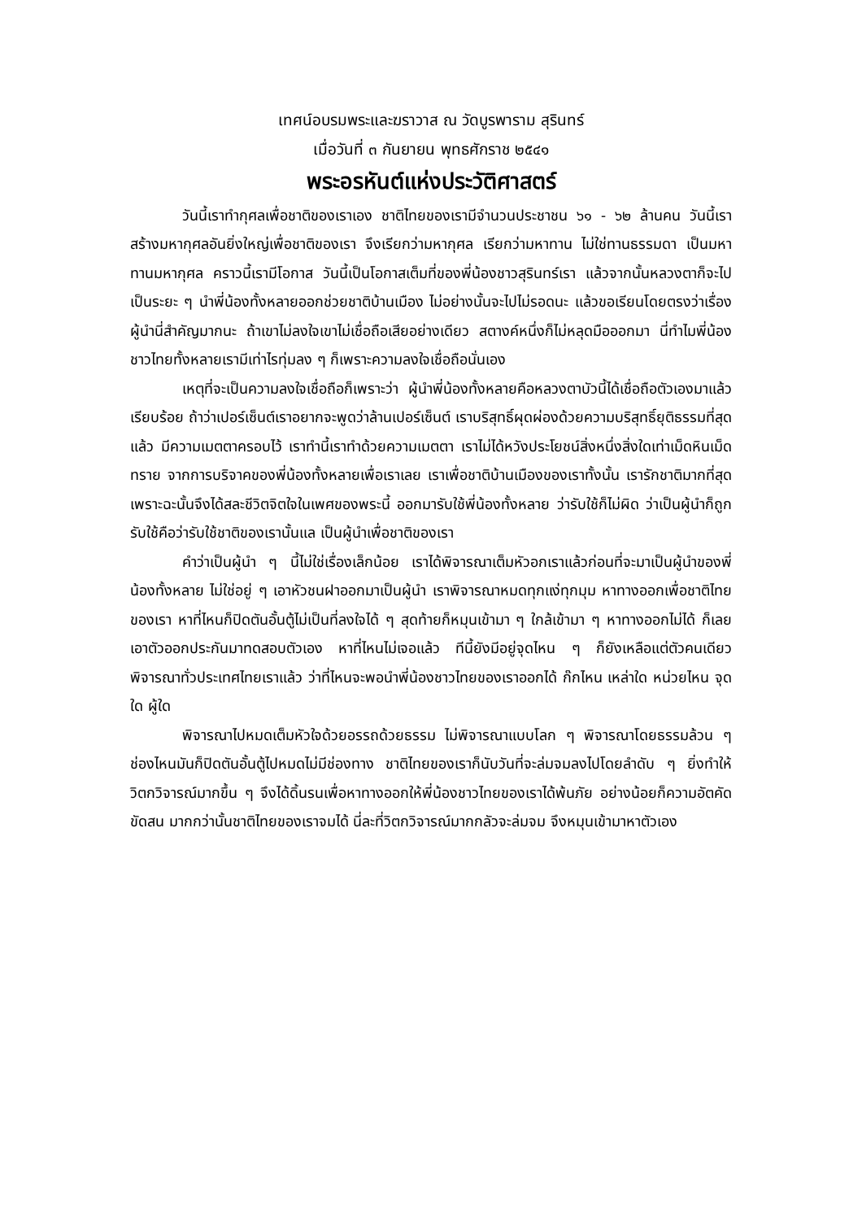เทศน์อบรมพระและฆราวาส ณ วัดบูรพาราม สุรินทร์
เมื่อวันที่ ๓ กันยายน พุทธศักราช ๒๕๔๑
พระอรหันต์แห่งประวัติศาสตร์
วันนี้เราทำกุศลเพื่อชาติของเราเอง ชาติไทยของเรามีจำนวนประชาชน ๖๑ - ๖๒ ล้านคน วันนี้เราสร้างมหากุศลอันยิ่งใหญ่เพื่อชาติของเรา จึงเรียกว่ามหากุศล เรียกว่ามหาทาน ไม่ใช่ทานธรรมดา เป็นมหาทานมหากุศล คราวนี้เรามีโอกาส วันนี้เป็นโอกาสเต็มที่ของพี่น้องชาวสุรินทร์เรา แล้วจากนั้นหลวงตาก็จะไปเป็นระยะ ๆ นำพี่น้องทั้งหลายออกช่วยชาติบ้านเมือง ไม่อย่างนั้นจะไปไม่รอดนะ แล้วขอเรียนโดยตรงว่าเรื่องผู้นำนี่สำคัญมากนะ ถ้าเขาไม่ลงใจเขาไม่เชื่อถือเสียอย่างเดียว สตางค์หนึ่งก็ไม่หลุดมือออกมา นี่ทำไมพี่น้องชาวไทยทั้งหลายเรามีเท่าไรทุ่มลง ๆ ก็เพราะความลงใจเชื่อถือนั่นเอง
เหตุที่จะเป็นความลงใจเชื่อถือก็เพราะว่า ผู้นำพี่น้องทั้งหลายคือหลวงตาบัวนี้ได้เชื่อถือตัวเองมาแล้วเรียบร้อย ถ้าว่าเปอร์เซ็นต์เราอยากจะพูดว่าล้านเปอร์เซ็นต์ เราบริสุทธิ์ผุดผ่องด้วยความบริสุทธิ์ยุติธรรมที่สุดแล้ว มีความเมตตาครอบไว้ เราทำนี้เราทำด้วยความเมตตา เราไม่ได้หวังประโยชน์สิ่งหนึ่งสิ่งใดเท่าเม็ดหินเม็ดทราย จากการบริจาคของพี่น้องทั้งหลายเพื่อเราเลย เราเพื่อชาติบ้านเมืองของเราทั้งนั้น เรารักชาติมากที่สุด เพราะฉะนั้นจึงได้สละชีวิตจิตใจในเพศของพระนี้ ออกมารับใช้พี่น้องทั้งหลาย ว่ารับใช้ก็ไม่ผิด ว่าเป็นผู้นำก็ถูก รับใช้คือว่ารับใช้ชาติของเรานั้นแล เป็นผู้นำเพื่อชาติของเรา
คำว่าเป็นผู้นำ ๆ นี้ไม่ใช่เรื่องเล็กน้อย เราได้พิจารณาเต็มหัวอกเราแล้วก่อนที่จะมาเป็นผู้นำของพี่น้องทั้งหลาย ไม่ใช่อยู่ ๆ เอาหัวชนฝาออกมาเป็นผู้นำ เราพิจารณาหมดทุกแง่ทุกมุม หาทางออกเพื่อชาติไทยของเรา หาที่ไหนก็ปิดตันอั้นตู้ไม่เป็นที่ลงใจได้ ๆ สุดท้ายก็หมุนเข้ามา ๆ ใกล้เข้ามา ๆ หาทางออกไม่ได้ ก็เลยเอาตัวออกประกันมาทดสอบตัวเอง หาที่ไหนไม่เจอแล้ว ทีนี้ยังมีอยู่จุดไหน ๆ ก็ยังเหลือแต่ตัวคนเดียว พิจารณาทั่วประเทศไทยเราแล้ว ว่าที่ไหนจะพอนำพี่น้องชาวไทยของเราออกได้ ก๊กไหน เหล่าใด หน่วยไหน จุดใด ผู้ใด
พิจารณาไปหมดเต็มหัวใจด้วยอรรถด้วยธรรม ไม่พิจารณาแบบโลก ๆ พิจารณาโดยธรรมล้วน ๆ ช่องไหนมันก็ปิดตันอั้นตู้ไปหมดไม่มีช่องทาง ชาติไทยของเราก็นับวันที่จะล่มจมลงไปโดยลำดับ ๆ ยิ่งทำให้วิตกวิจารณ์มากขึ้น ๆ จึงได้ดิ้นรนเพื่อหาทางออกให้พี่น้องชาวไทยของเราได้พ้นภัย อย่างน้อยก็ความอัตคัดขัดสน มากกว่านั้นชาติไทยของเราจมได้ นี่ละที่วิตกวิจารณ์มากกลัวจะล่มจม จึงหมุนเข้ามาหาตัวเอง